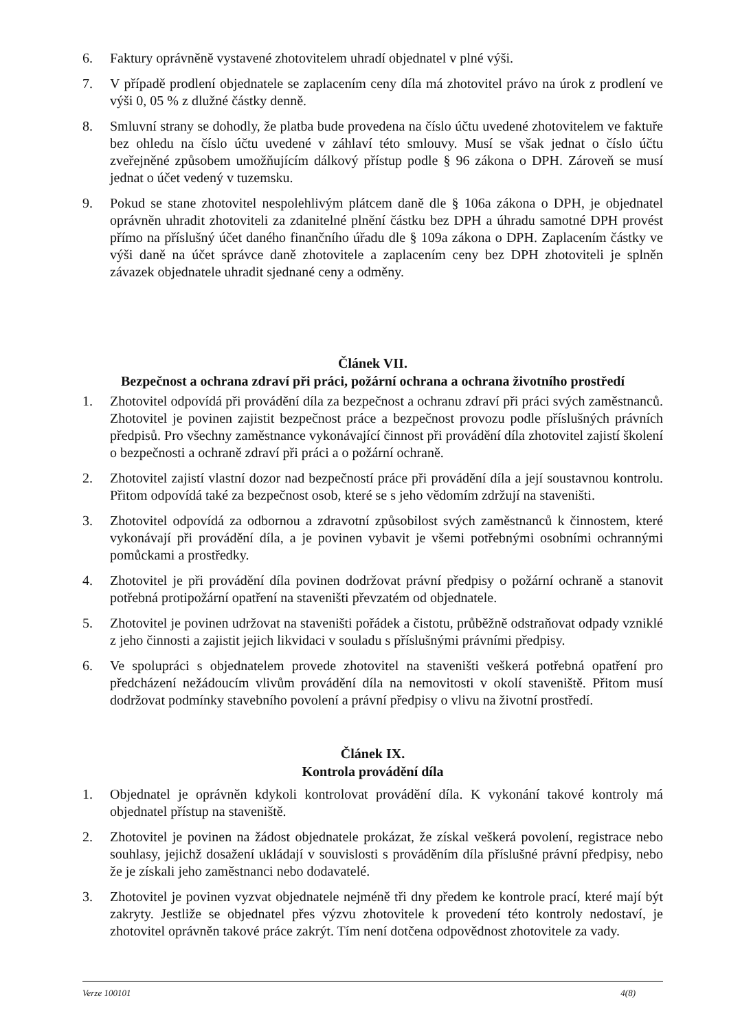6. Faktury oprávněně vystavené zhotovitelem uhradí objednatel v plné výši.
7. V případě prodlení objednatele se zaplacením ceny díla má zhotovitel právo na úrok z prodlení ve výši 0, 05 % z dlužné částky denně.
8. Smluvní strany se dohodly, že platba bude provedena na číslo účtu uvedené zhotovitelem ve faktuře bez ohledu na číslo účtu uvedené v záhlaví této smlouvy. Musí se však jednat o číslo účtu zveřejněné způsobem umožňujícím dálkový přístup podle § 96 zákona o DPH. Zároveň se musí jednat o účet vedený v tuzemsku.
9. Pokud se stane zhotovitel nespolehlivým plátcem daně dle § 106a zákona o DPH, je objednatel oprávněn uhradit zhotoviteli za zdanitelné plnění částku bez DPH a úhradu samotné DPH provést přímo na příslušný účet daného finančního úřadu dle § 109a zákona o DPH. Zaplacením částky ve výši daně na účet správce daně zhotovitele a zaplacením ceny bez DPH zhotoviteli je splněn závazek objednatele uhradit sjednané ceny a odměny.
Článek VII.
Bezpečnost a ochrana zdraví při práci, požární ochrana a ochrana životního prostředí
1. Zhotovitel odpovídá při provádění díla za bezpečnost a ochranu zdraví při práci svých zaměstnanců. Zhotovitel je povinen zajistit bezpečnost práce a bezpečnost provozu podle příslušných právních předpisů. Pro všechny zaměstnance vykonávající činnost při provádění díla zhotovitel zajistí školení o bezpečnosti a ochraně zdraví při práci a o požární ochraně.
2. Zhotovitel zajistí vlastní dozor nad bezpečností práce při provádění díla a její soustavnou kontrolu. Přitom odpovídá také za bezpečnost osob, které se s jeho vědomím zdržují na staveništi.
3. Zhotovitel odpovídá za odbornou a zdravotní způsobilost svých zaměstnanců k činnostem, které vykonávají při provádění díla, a je povinen vybavit je všemi potřebnými osobními ochrannými pomůckami a prostředky.
4. Zhotovitel je při provádění díla povinen dodržovat právní předpisy o požární ochraně a stanovit potřebná protipožární opatření na staveništi převzatém od objednatele.
5. Zhotovitel je povinen udržovat na staveništi pořádek a čistotu, průběžně odstraňovat odpady vzniklé z jeho činnosti a zajistit jejich likvidaci v souladu s příslušnými právními předpisy.
6. Ve spolupráci s objednatelem provede zhotovitel na staveništi veškerá potřebná opatření pro předcházení nežádoucím vlivům provádění díla na nemovitosti v okolí staveniště. Přitom musí dodržovat podmínky stavebního povolení a právní předpisy o vlivu na životní prostředí.
Článek IX.
Kontrola provádění díla
1. Objednatel je oprávněn kdykoli kontrolovat provádění díla. K vykonání takové kontroly má objednatel přístup na staveniště.
2. Zhotovitel je povinen na žádost objednatele prokázat, že získal veškerá povolení, registrace nebo souhlasy, jejichž dosažení ukládají v souvislosti s prováděním díla příslušné právní předpisy, nebo že je získali jeho zaměstnanci nebo dodavatelé.
3. Zhotovitel je povinen vyzvat objednatele nejméně tři dny předem ke kontrole prací, které mají být zakryty. Jestliže se objednatel přes výzvu zhotovitele k provedení této kontroly nedostaví, je zhotovitel oprávněn takové práce zakrýt. Tím není dotčena odpovědnost zhotovitele za vady.
Verze 100101 4(8)